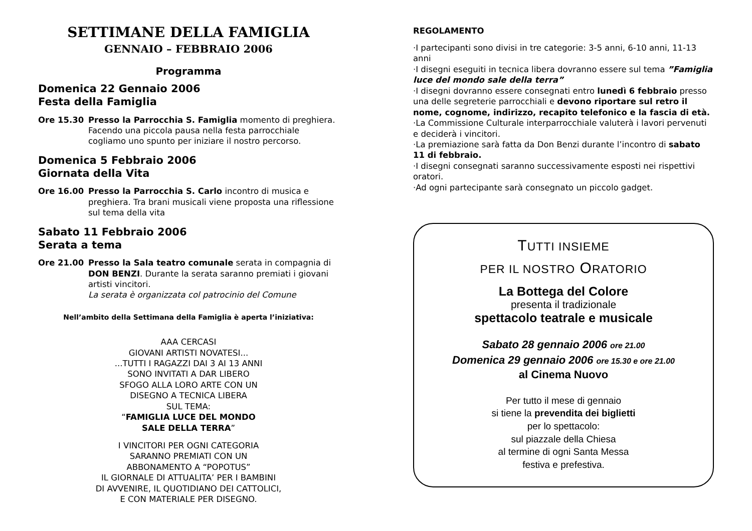SETTIMANE DELLA FAMIGLIA
GENNAIO – FEBBRAIO 2006
Programma
Domenica 22 Gennaio 2006
Festa della Famiglia
Ore 15.30 Presso la Parrocchia S. Famiglia momento di preghiera. Facendo una piccola pausa nella festa parrocchiale cogliamo uno spunto per iniziare il nostro percorso.
Domenica 5 Febbraio 2006
Giornata della Vita
Ore 16.00 Presso la Parrocchia S. Carlo incontro di musica e preghiera. Tra brani musicali viene proposta una riflessione sul tema della vita
Sabato 11 Febbraio 2006
Serata a tema
Ore 21.00 Presso la Sala teatro comunale serata in compagnia di DON BENZI. Durante la serata saranno premiati i giovani artisti vincitori.
La serata è organizzata col patrocinio del Comune
Nell’ambito della Settimana della Famiglia è aperta l’iniziativa:
AAA CERCASI
GIOVANI ARTISTI NOVATESI...
...TUTTI I RAGAZZI DAI 3 AI 13 ANNI
SONO INVITATI A DAR LIBERO
SFOGO ALLA LORO ARTE CON UN
DISEGNO A TECNICA LIBERA
SUL TEMA:
“FAMIGLIA LUCE DEL MONDO
SALE DELLA TERRA”
I VINCITORI PER OGNI CATEGORIA
SARANNO PREMIATI CON UN
ABBONAMENTO A “POPOTUS”
IL GIORNALE DI ATTUALITA’ PER I BAMBINI
DI AVVENIRE, IL QUOTIDIANO DEI CATTOLICI,
E CON MATERIALE PER DISEGNO.
REGOLAMENTO
·I partecipanti sono divisi in tre categorie: 3-5 anni, 6-10 anni, 11-13 anni
·I disegni eseguiti in tecnica libera dovranno essere sul tema ”Famiglia luce del mondo sale della terra”
·I disegni dovranno essere consegnati entro lunedì 6 febbraio presso una delle segreterie parrocchiali e devono riportare sul retro il nome, cognome, indirizzo, recapito telefonico e la fascia di età.
·La Commissione Culturale interparrocchiale valuterà i lavori pervenuti e deciderà i vincitori.
·La premiazione sarà fatta da Don Benzi durante l’incontro di sabato 11 di febbraio.
·I disegni consegnati saranno successivamente esposti nei rispettivi oratori.
·Ad ogni partecipante sarà consegnato un piccolo gadget.
TUTTI INSIEME
PER IL NOSTRO ORATORIO
La Bottega del Colore
presenta il tradizionale
spettacolo teatrale e musicale
Sabato 28 gennaio 2006 ore 21.00
Domenica 29 gennaio 2006 ore 15.30 e ore 21.00
al Cinema Nuovo
Per tutto il mese di gennaio
si tiene la prevendita dei biglietti
per lo spettacolo:
sul piazzale della Chiesa
al termine di ogni Santa Messa
festiva e prefestiva.